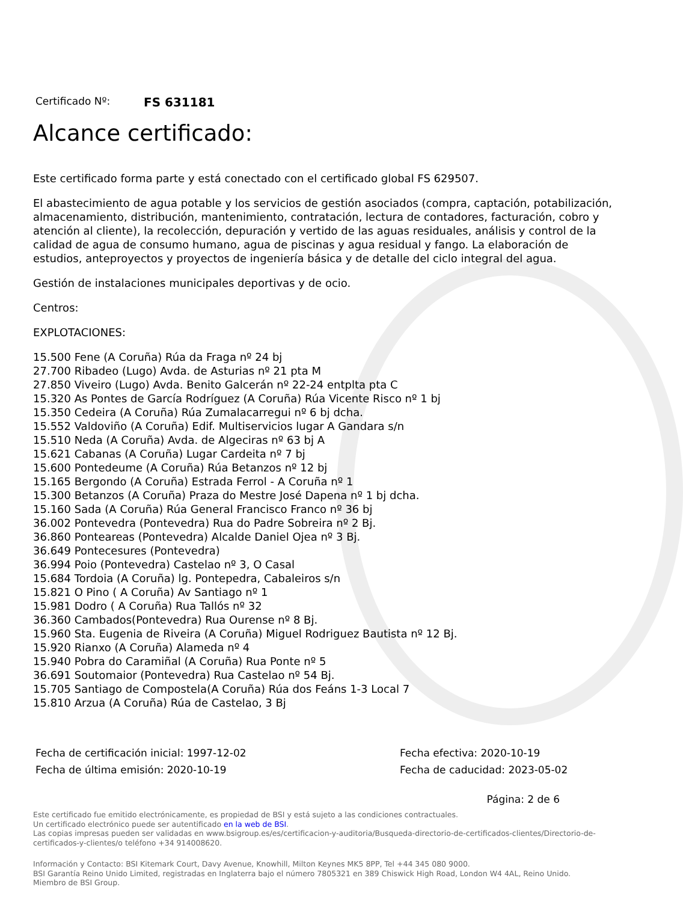Certificado Nº: FS 631181
Alcance certificado:
Este certificado forma parte y está conectado con el certificado global FS 629507.
El abastecimiento de agua potable y los servicios de gestión asociados (compra, captación, potabilización, almacenamiento, distribución, mantenimiento, contratación, lectura de contadores, facturación, cobro y atención al cliente), la recolección, depuración y vertido de las aguas residuales, análisis y control de la calidad de agua de consumo humano, agua de piscinas y agua residual y fango. La elaboración de estudios, anteproyectos y proyectos de ingeniería básica y de detalle del ciclo integral del agua.
Gestión de instalaciones municipales deportivas y de ocio.
Centros:
EXPLOTACIONES:
15.500 Fene (A Coruña) Rúa da Fraga nº 24 bj
27.700 Ribadeo (Lugo) Avda. de Asturias nº 21 pta M
27.850 Viveiro (Lugo) Avda. Benito Galcerán nº 22-24 entplta pta C
15.320 As Pontes de García Rodríguez (A Coruña) Rúa Vicente Risco nº 1 bj
15.350 Cedeira (A Coruña) Rúa Zumalacarregui nº 6 bj dcha.
15.552 Valdoviño (A Coruña) Edif. Multiservicios lugar A Gandara s/n
15.510 Neda (A Coruña) Avda. de Algeciras nº 63 bj A
15.621 Cabanas (A Coruña) Lugar Cardeita nº 7 bj
15.600 Pontedeume (A Coruña) Rúa Betanzos nº 12 bj
15.165 Bergondo (A Coruña) Estrada Ferrol - A Coruña nº 1
15.300 Betanzos (A Coruña) Praza do Mestre José Dapena nº 1 bj dcha.
15.160 Sada (A Coruña) Rúa General Francisco Franco nº 36 bj
36.002 Pontevedra (Pontevedra) Rua do Padre Sobreira nº 2 Bj.
36.860 Ponteareas (Pontevedra) Alcalde Daniel Ojea nº 3 Bj.
36.649 Pontecesures (Pontevedra)
36.994 Poio (Pontevedra) Castelao nº 3, O Casal
15.684 Tordoia (A Coruña) lg. Pontepedra, Cabaleiros s/n
15.821 O Pino ( A Coruña) Av Santiago nº 1
15.981 Dodro ( A Coruña) Rua Tallós nº 32
36.360 Cambados(Pontevedra) Rua Ourense nº 8 Bj.
15.960 Sta. Eugenia de Riveira (A Coruña) Miguel Rodriguez Bautista nº 12 Bj.
15.920 Rianxo (A Coruña) Alameda nº 4
15.940 Pobra do Caramiñal (A Coruña) Rua Ponte nº 5
36.691 Soutomaior (Pontevedra) Rua Castelao nº 54 Bj.
15.705 Santiago de Compostela(A Coruña) Rúa dos Feáns 1-3 Local 7
15.810 Arzua (A Coruña) Rúa de Castelao, 3 Bj
Fecha de certificación inicial: 1997-12-02
Fecha de última emisión: 2020-10-19
Fecha efectiva: 2020-10-19
Fecha de caducidad: 2023-05-02
Página: 2 de 6
Este certificado fue emitido electrónicamente, es propiedad de BSI y está sujeto a las condiciones contractuales.
Un certificado electrónico puede ser autentificado en la web de BSI.
Las copias impresas pueden ser validadas en www.bsigroup.es/es/certificacion-y-auditoria/Busqueda-directorio-de-certificados-clientes/Directorio-de-certificados-y-clientes/o teléfono +34 914008620.
Información y Contacto: BSI Kitemark Court, Davy Avenue, Knowhill, Milton Keynes MK5 8PP, Tel +44 345 080 9000.
BSI Garantía Reino Unido Limited, registradas en Inglaterra bajo el número 7805321 en 389 Chiswick High Road, London W4 4AL, Reino Unido.
Miembro de BSI Group.